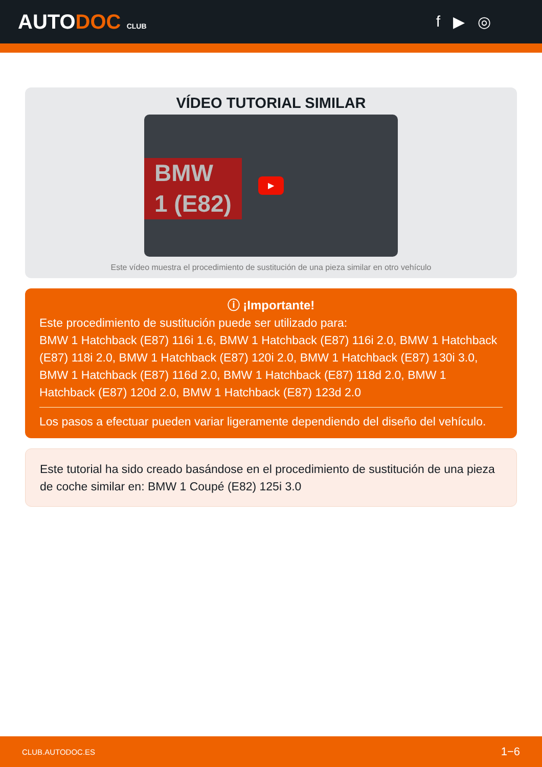AUTODOC CLUB
f ▶ ◎
VÍDEO TUTORIAL SIMILAR
BMW
1 (E82)
▶
Este vídeo muestra el procedimiento de sustitución de una pieza similar en otro vehículo
ⓘ ¡Importante!
Este procedimiento de sustitución puede ser utilizado para:
BMW 1 Hatchback (E87) 116i 1.6, BMW 1 Hatchback (E87) 116i 2.0, BMW 1 Hatchback (E87) 118i 2.0, BMW 1 Hatchback (E87) 120i 2.0, BMW 1 Hatchback (E87) 130i 3.0, BMW 1 Hatchback (E87) 116d 2.0, BMW 1 Hatchback (E87) 118d 2.0, BMW 1 Hatchback (E87) 120d 2.0, BMW 1 Hatchback (E87) 123d 2.0
Los pasos a efectuar pueden variar ligeramente dependiendo del diseño del vehículo.
Este tutorial ha sido creado basándose en el procedimiento de sustitución de una pieza de coche similar en: BMW 1 Coupé (E82) 125i 3.0
CLUB.AUTODOC.ES 1−6